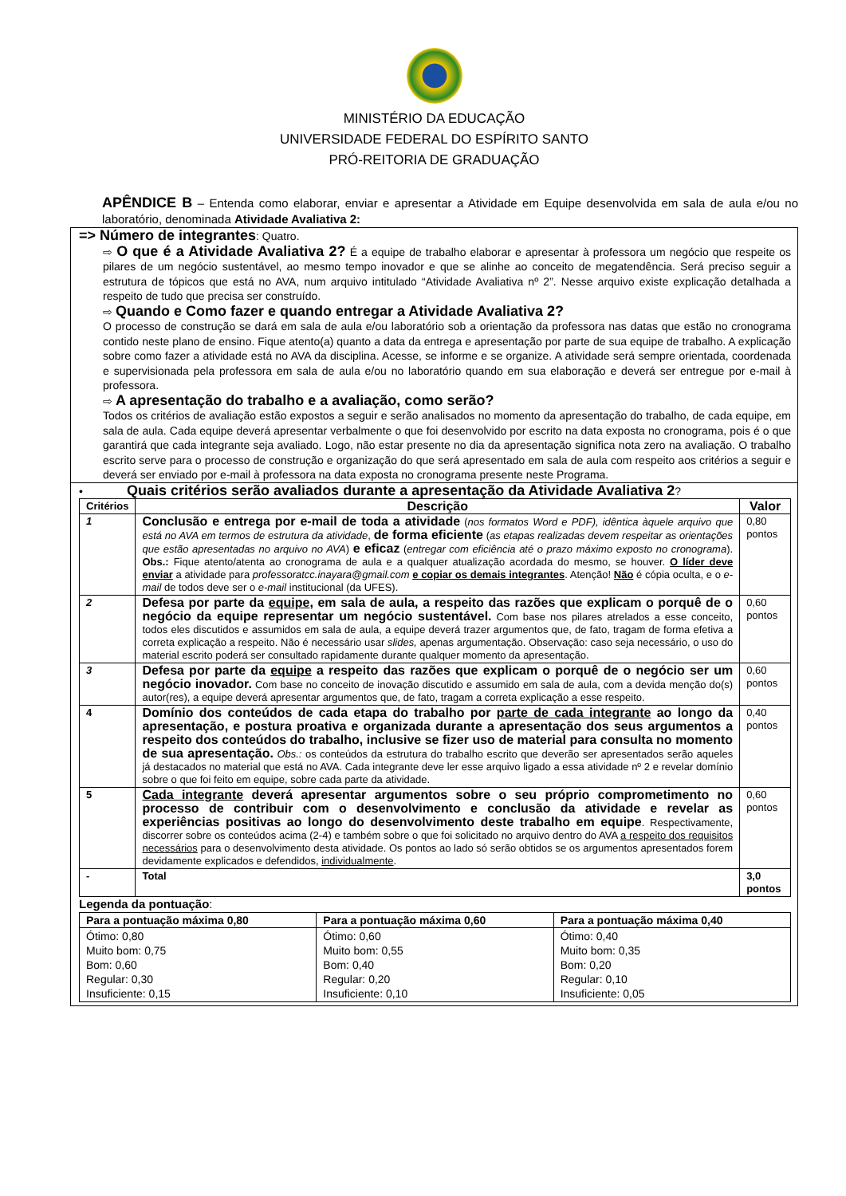MINISTÉRIO DA EDUCAÇÃO
UNIVERSIDADE FEDERAL DO ESPÍRITO SANTO
PRÓ-REITORIA DE GRADUAÇÃO
APÊNDICE B – Entenda como elaborar, enviar e apresentar a Atividade em Equipe desenvolvida em sala de aula e/ou no laboratório, denominada Atividade Avaliativa 2:
=> Número de integrantes: Quatro.
⇨ O que é a Atividade Avaliativa 2? É a equipe de trabalho elaborar e apresentar à professora um negócio que respeite os pilares de um negócio sustentável, ao mesmo tempo inovador e que se alinhe ao conceito de megatendência. Será preciso seguir a estrutura de tópicos que está no AVA, num arquivo intitulado “Atividade Avaliativa nº 2”. Nesse arquivo existe explicação detalhada a respeito de tudo que precisa ser construído.
⇨ Quando e Como fazer e quando entregar a Atividade Avaliativa 2?
O processo de construção se dará em sala de aula e/ou laboratório sob a orientação da professora nas datas que estão no cronograma contido neste plano de ensino. Fique atento(a) quanto a data da entrega e apresentação por parte de sua equipe de trabalho. A explicação sobre como fazer a atividade está no AVA da disciplina. Acesse, se informe e se organize. A atividade será sempre orientada, coordenada e supervisionada pela professora em sala de aula e/ou no laboratório quando em sua elaboração e deverá ser entregue por e-mail à professora.
⇨ A apresentação do trabalho e a avaliação, como serão?
Todos os critérios de avaliação estão expostos a seguir e serão analisados no momento da apresentação do trabalho, de cada equipe, em sala de aula. Cada equipe deverá apresentar verbalmente o que foi desenvolvido por escrito na data exposta no cronograma, pois é o que garantirá que cada integrante seja avaliado. Logo, não estar presente no dia da apresentação significa nota zero na avaliação. O trabalho escrito serve para o processo de construção e organização do que será apresentado em sala de aula com respeito aos critérios a seguir e deverá ser enviado por e-mail à professora na data exposta no cronograma presente neste Programa.
• Quais critérios serão avaliados durante a apresentação da Atividade Avaliativa 2?
| Critérios | Descrição | Valor |
| --- | --- | --- |
| 1 | Conclusão e entrega por e-mail de toda a atividade ( nos formatos Word e PDF), idêntica àquele arquivo que está no AVA em termos de estrutura da atividade , de forma eficiente ( as etapas realizadas devem respeitar as orientações que estão apresentadas no arquivo no AVA ) e eficaz ( entregar com eficiência até o prazo máximo exposto no cronograma ). Obs.: Fique atento/atenta ao cronograma de aula e a qualquer atualização acordada do mesmo, se houver. O líder deve enviar a atividade para professoratcc.inayara@gmail.com e copiar os demais integrantes . Atenção! Não é cópia oculta, e o e-mail de todos deve ser o e-mail institucional (da UFES). | 0,80 pontos |
| 2 | Defesa por parte da equipe , em sala de aula, a respeito das razões que explicam o porquê de o negócio da equipe representar um negócio sustentável. Com base nos pilares atrelados a esse conceito, todos eles discutidos e assumidos em sala de aula, a equipe deverá trazer argumentos que, de fato, tragam de forma efetiva a correta explicação a respeito. Não é necessário usar slides, apenas argumentação. Observação: caso seja necessário, o uso do material escrito poderá ser consultado rapidamente durante qualquer momento da apresentação. | 0,60 pontos |
| 3 | Defesa por parte da equipe a respeito das razões que explicam o porquê de o negócio ser um negócio inovador. Com base no conceito de inovação discutido e assumido em sala de aula, com a devida menção do(s) autor(res), a equipe deverá apresentar argumentos que, de fato, tragam a correta explicação a esse respeito. | 0,60 pontos |
| 4 | Domínio dos conteúdos de cada etapa do trabalho por parte de cada integrante ao longo da apresentação, e postura proativa e organizada durante a apresentação dos seus argumentos a respeito dos conteúdos do trabalho, inclusive se fizer uso de material para consulta no momento de sua apresentação. Obs.: os conteúdos da estrutura do trabalho escrito que deverão ser apresentados serão aqueles já destacados no material que está no AVA. Cada integrante deve ler esse arquivo ligado a essa atividade nº 2 e revelar domínio sobre o que foi feito em equipe, sobre cada parte da atividade. | 0,40 pontos |
| 5 | Cada integrante deverá apresentar argumentos sobre o seu próprio comprometimento no processo de contribuir com o desenvolvimento e conclusão da atividade e revelar as experiências positivas ao longo do desenvolvimento deste trabalho em equipe . Respectivamente, discorrer sobre os conteúdos acima (2-4) e também sobre o que foi solicitado no arquivo dentro do AVA a respeito dos requisitos necessários para o desenvolvimento desta atividade. Os pontos ao lado só serão obtidos se os argumentos apresentados forem devidamente explicados e defendidos, individualmente . | 0,60 pontos |
| - | Total | 3,0 pontos |
Legenda da pontuação:
| Para a pontuação máxima 0,80 | Para a pontuação máxima 0,60 | Para a pontuação máxima 0,40 |
| --- | --- | --- |
| Ótimo: 0,80 Muito bom: 0,75 Bom: 0,60 Regular: 0,30 Insuficiente: 0,15 | Ótimo: 0,60 Muito bom: 0,55 Bom: 0,40 Regular: 0,20 Insuficiente: 0,10 | Ótimo: 0,40 Muito bom: 0,35 Bom: 0,20 Regular: 0,10 Insuficiente: 0,05 |